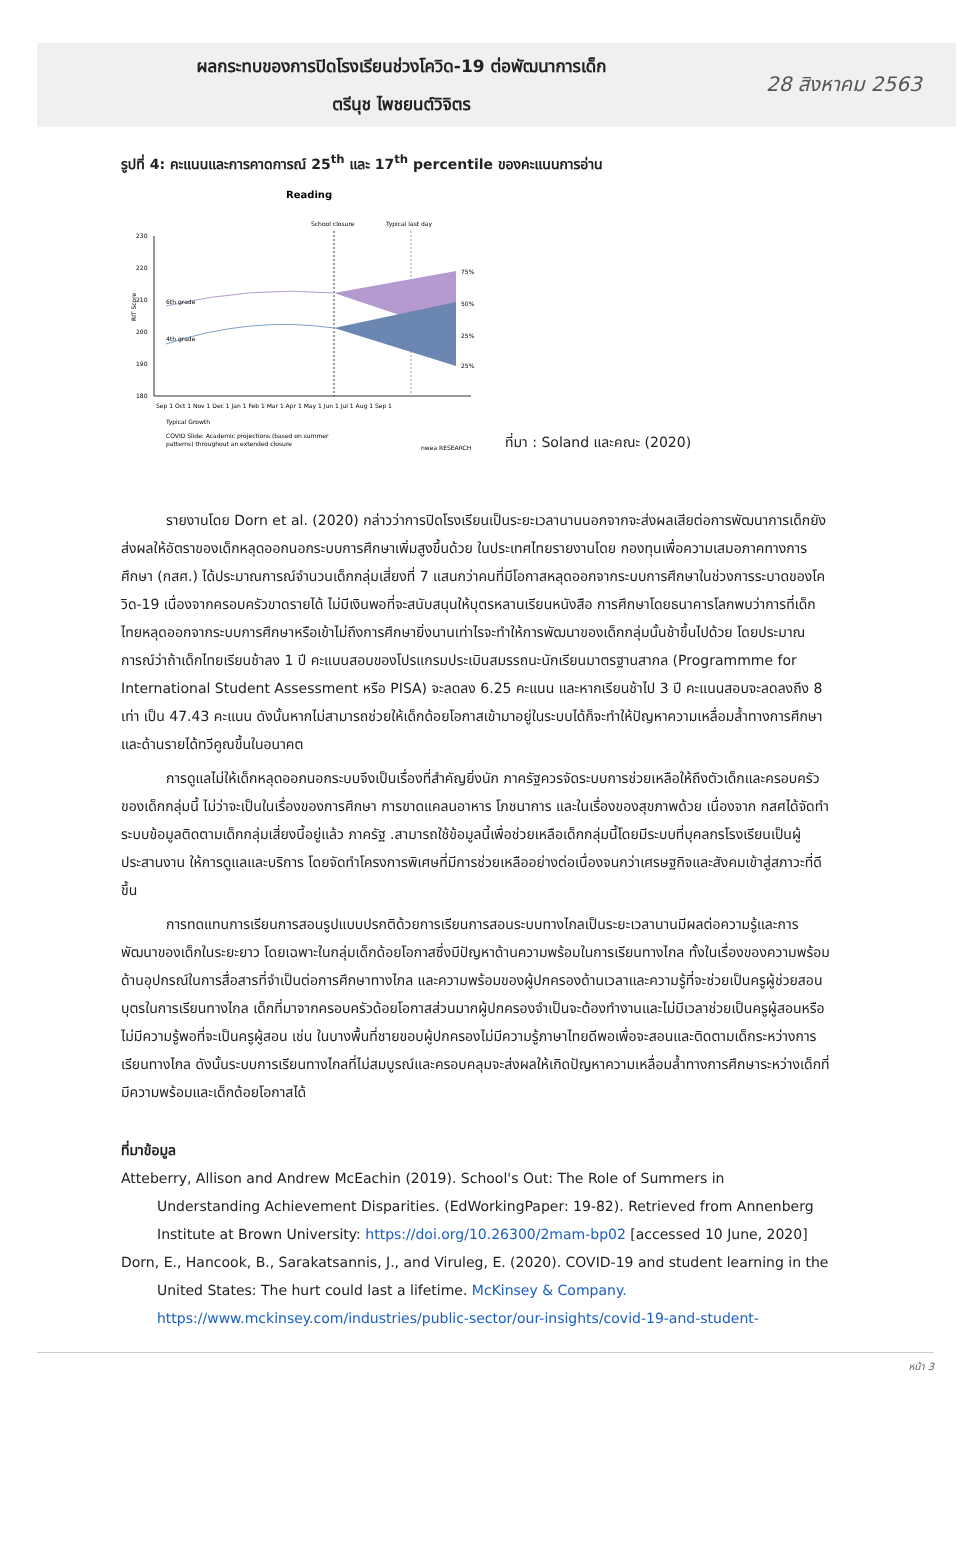ผลกระทบของการปิดโรงเรียนช่วงโควิด-19 ต่อพัฒนาการเด็ก
ตรีนุช ไพชยนต์วิจิตร
28 สิงหาคม 2563
รูปที่ 4: คะแนนและการคาดการณ์ 25<sup>th</sup> และ 17<sup>th</sup> percentile ของคะแนนการอ่าน
Reading
School closure
Typical last day
230
220
210
200
190
180
RIT Score
6th grade
4th grade
75%
50%
25%
25%
Sep 1 Oct 1 Nov 1 Dec 1 Jan 1 Feb 1 Mar 1 Apr 1 May 1 Jun 1 Jul 1 Aug 1 Sep 1
Typical Growth
COVID Slide: Academic projections (based on summer
patterns) throughout an extended closure
nwea RESEARCH
ที่มา : Soland และคณะ (2020)
รายงานโดย Dorn et al. (2020) กล่าวว่าการปิดโรงเรียนเป็นระยะเวลานานนอกจากจะส่งผลเสียต่อการพัฒนาการเด็กยังส่งผลให้อัตราของเด็กหลุดออกนอกระบบการศึกษาเพิ่มสูงขึ้นด้วย ในประเทศไทยรายงานโดย กองทุนเพื่อความเสมอภาคทางการศึกษา (กสศ.) ได้ประมาณการณ์จำนวนเด็กกลุ่มเสี่ยงที่ 7 แสนกว่าคนที่มีโอกาสหลุดออกจากระบบการศึกษาในช่วงการระบาดของโควิด-19 เนื่องจากครอบครัวขาดรายได้ ไม่มีเงินพอที่จะสนับสนุนให้บุตรหลานเรียนหนังสือ การศึกษาโดยธนาคารโลกพบว่าการที่เด็กไทยหลุดออกจากระบบการศึกษาหรือเข้าไม่ถึงการศึกษายิ่งนานเท่าไรจะทำให้การพัฒนาของเด็กกลุ่มนั้นช้าขึ้นไปด้วย โดยประมาณการณ์ว่าถ้าเด็กไทยเรียนช้าลง 1 ปี คะแนนสอบของโปรแกรมประเมินสมรรถนะนักเรียนมาตรฐานสากล (Programmme for International Student Assessment หรือ PISA) จะลดลง 6.25 คะแนน และหากเรียนช้าไป 3 ปี คะแนนสอบจะลดลงถึง 8 เท่า เป็น 47.43 คะแนน ดังนั้นหากไม่สามารถช่วยให้เด็กด้อยโอกาสเข้ามาอยู่ในระบบได้ก็จะทำให้ปัญหาความเหลื่อมล้ำทางการศึกษาและด้านรายได้ทวีคูณขึ้นในอนาคต
การดูแลไม่ให้เด็กหลุดออกนอกระบบจึงเป็นเรื่องที่สำคัญยิ่งนัก ภาครัฐควรจัดระบบการช่วยเหลือให้ถึงตัวเด็กและครอบครัวของเด็กกลุ่มนี้ ไม่ว่าจะเป็นในเรื่องของการศึกษา การขาดแคลนอาหาร โภชนาการ และในเรื่องของสุขภาพด้วย เนื่องจาก กสศได้จัดทำระบบข้อมูลติดตามเด็กกลุ่มเสี่ยงนี้อยู่แล้ว ภาครัฐ .สามารถใช้ข้อมูลนี้เพื่อช่วยเหลือเด็กกลุ่มนี้โดยมีระบบที่บุคลกรโรงเรียนเป็นผู้ประสานงาน ให้การดูแลและบริการ โดยจัดทำโครงการพิเศษที่มีการช่วยเหลืออย่างต่อเนื่องจนกว่าเศรษฐกิจและสังคมเข้าสู่สภาวะที่ดีขึ้น
การทดแทนการเรียนการสอนรูปแบบปรกติด้วยการเรียนการสอนระบบทางไกลเป็นระยะเวลานานมีผลต่อความรู้และการพัฒนาของเด็กในระยะยาว โดยเฉพาะในกลุ่มเด็กด้อยโอกาสซึ่งมีปัญหาด้านความพร้อมในการเรียนทางไกล ทั้งในเรื่องของความพร้อมด้านอุปกรณ์ในการสื่อสารที่จำเป็นต่อการศึกษาทางไกล และความพร้อมของผู้ปกครองด้านเวลาและความรู้ที่จะช่วยเป็นครูผู้ช่วยสอนบุตรในการเรียนทางไกล เด็กที่มาจากครอบครัวด้อยโอกาสส่วนมากผู้ปกครองจำเป็นจะต้องทำงานและไม่มีเวลาช่วยเป็นครูผู้สอนหรือไม่มีความรู้พอที่จะเป็นครูผู้สอน เช่น ในบางพื้นที่ชายขอบผู้ปกครองไม่มีความรู้ภาษาไทยดีพอเพื่อจะสอนและติดตามเด็กระหว่างการเรียนทางไกล ดังนั้นระบบการเรียนทางไกลที่ไม่สมบูรณ์และครอบคลุมจะส่งผลให้เกิดปัญหาความเหลื่อมล้ำทางการศึกษาระหว่างเด็กที่มีความพร้อมและเด็กด้อยโอกาสได้
ที่มาข้อมูล
Atteberry, Allison and Andrew McEachin (2019). School's Out: The Role of Summers in Understanding Achievement Disparities. (EdWorkingPaper: 19-82). Retrieved from Annenberg Institute at Brown University: https://doi.org/10.26300/2mam-bp02 [accessed 10 June, 2020]
Dorn, E., Hancook, B., Sarakatsannis, J., and Viruleg, E. (2020). COVID-19 and student learning in the United States: The hurt could last a lifetime. McKinsey & Company. https://www.mckinsey.com/industries/public-sector/our-insights/covid-19-and-student-
หน้า 3